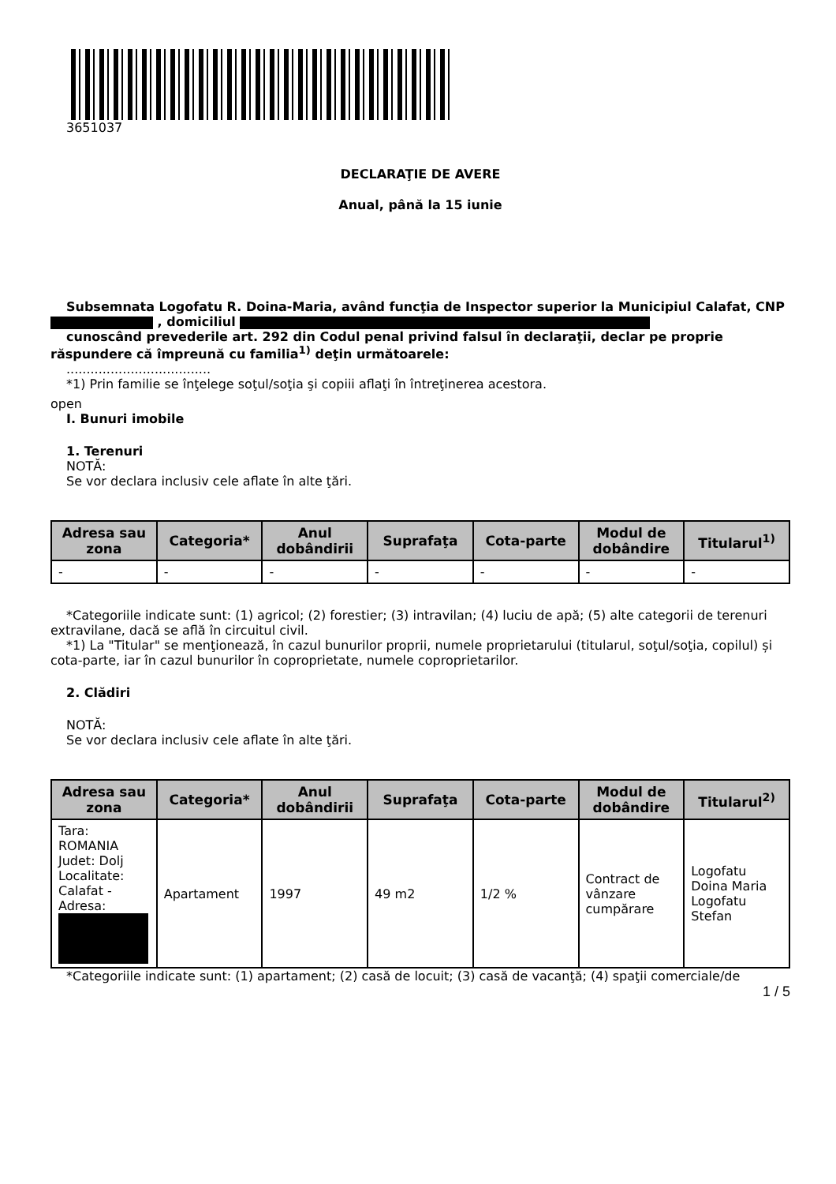3651037
DECLARAŢIE DE AVERE
Anual, până la 15 iunie
Subsemnata Logofatu R. Doina-Maria, având funcţia de Inspector superior la Municipiul Calafat, CNP , domiciliul
cunoscând prevederile art. 292 din Codul penal privind falsul în declaraţii, declar pe proprie răspundere că împreună cu familia<sup>1)</sup> deţin următoarele:
....................................
*1) Prin familie se înţelege soţul/soţia şi copiii aflaţi în întreţinerea acestora.
open
I. Bunuri imobile
1. Terenuri
NOTĂ:
Se vor declara inclusiv cele aflate în alte ţări.
| Adresa sau zona | Categoria* | Anul dobândirii | Suprafaţa | Cota-parte | Modul de dobândire | Titularul<sup>1)</sup> |
| --- | --- | --- | --- | --- | --- | --- |
| - | - | - | - | - | - | - |
*Categoriile indicate sunt: (1) agricol; (2) forestier; (3) intravilan; (4) luciu de apă; (5) alte categorii de terenuri extravilane, dacă se află în circuitul civil.
*1) La "Titular" se menţionează, în cazul bunurilor proprii, numele proprietarului (titularul, soţul/soţia, copilul) și cota-parte, iar în cazul bunurilor în coproprietate, numele coproprietarilor.
2. Clădiri
NOTĂ:
Se vor declara inclusiv cele aflate în alte ţări.
| Adresa sau zona | Categoria* | Anul dobândirii | Suprafaţa | Cota-parte | Modul de dobândire | Titularul<sup>2)</sup> |
| --- | --- | --- | --- | --- | --- | --- |
| Tara: ROMANIA Judet: Dolj Localitate: Calafat - Adresa: | Apartament | 1997 | 49 m2 | 1/2 % | Contract de vânzare cumpărare | Logofatu Doina Maria Logofatu Stefan |
*Categoriile indicate sunt: (1) apartament; (2) casă de locuit; (3) casă de vacanţă; (4) spaţii comerciale/de
1 / 5